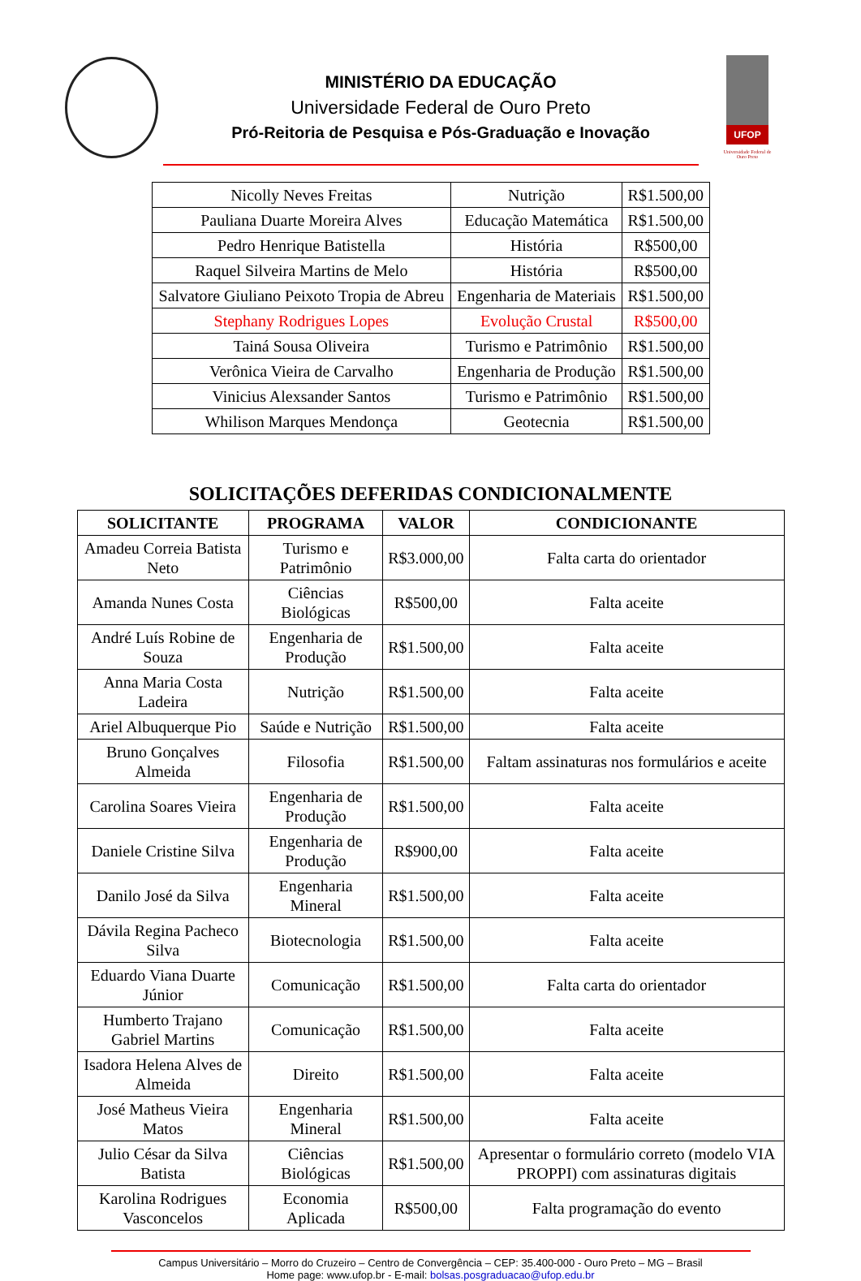MINISTÉRIO DA EDUCAÇÃO
Universidade Federal de Ouro Preto
Pró-Reitoria de Pesquisa e Pós-Graduação e Inovação
UFOP
Universidade Federal de Ouro Preto
| Nicolly Neves Freitas | Nutrição | R$1.500,00 |
| Pauliana Duarte Moreira Alves | Educação Matemática | R$1.500,00 |
| Pedro Henrique Batistella | História | R$500,00 |
| Raquel Silveira Martins de Melo | História | R$500,00 |
| Salvatore Giuliano Peixoto Tropia de Abreu | Engenharia de Materiais | R$1.500,00 |
| Stephany Rodrigues Lopes | Evolução Crustal | R$500,00 |
| Tainá Sousa Oliveira | Turismo e Patrimônio | R$1.500,00 |
| Verônica Vieira de Carvalho | Engenharia de Produção | R$1.500,00 |
| Vinicius Alexsander Santos | Turismo e Patrimônio | R$1.500,00 |
| Whilison Marques Mendonça | Geotecnia | R$1.500,00 |
SOLICITAÇÕES DEFERIDAS CONDICIONALMENTE
| SOLICITANTE | PROGRAMA | VALOR | CONDICIONANTE |
| --- | --- | --- | --- |
| Amadeu Correia Batista Neto | Turismo e Patrimônio | R$3.000,00 | Falta carta do orientador |
| Amanda Nunes Costa | Ciências Biológicas | R$500,00 | Falta aceite |
| André Luís Robine de Souza | Engenharia de Produção | R$1.500,00 | Falta aceite |
| Anna Maria Costa Ladeira | Nutrição | R$1.500,00 | Falta aceite |
| Ariel Albuquerque Pio | Saúde e Nutrição | R$1.500,00 | Falta aceite |
| Bruno Gonçalves Almeida | Filosofia | R$1.500,00 | Faltam assinaturas nos formulários e aceite |
| Carolina Soares Vieira | Engenharia de Produção | R$1.500,00 | Falta aceite |
| Daniele Cristine Silva | Engenharia de Produção | R$900,00 | Falta aceite |
| Danilo José da Silva | Engenharia Mineral | R$1.500,00 | Falta aceite |
| Dávila Regina Pacheco Silva | Biotecnologia | R$1.500,00 | Falta aceite |
| Eduardo Viana Duarte Júnior | Comunicação | R$1.500,00 | Falta carta do orientador |
| Humberto Trajano Gabriel Martins | Comunicação | R$1.500,00 | Falta aceite |
| Isadora Helena Alves de Almeida | Direito | R$1.500,00 | Falta aceite |
| José Matheus Vieira Matos | Engenharia Mineral | R$1.500,00 | Falta aceite |
| Julio César da Silva Batista | Ciências Biológicas | R$1.500,00 | Apresentar o formulário correto (modelo VIA PROPPI) com assinaturas digitais |
| Karolina Rodrigues Vasconcelos | Economia Aplicada | R$500,00 | Falta programação do evento |
Campus Universitário – Morro do Cruzeiro – Centro de Convergência – CEP: 35.400-000 - Ouro Preto – MG – Brasil
Home page: www.ufop.br - E-mail: bolsas.posgraduacao@ufop.edu.br